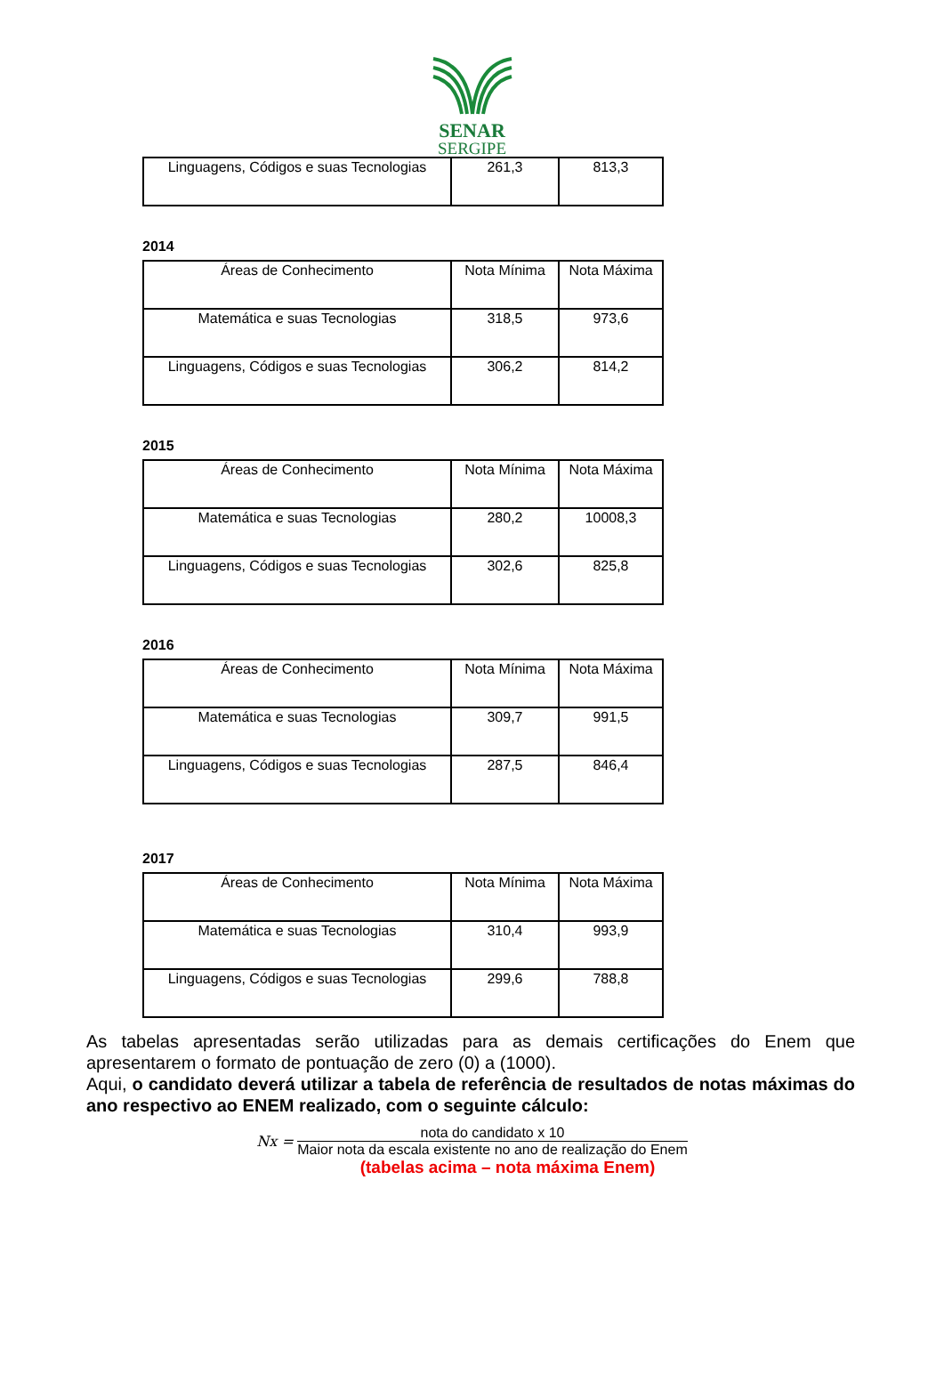SENAR
SERGIPE
| Linguagens, Códigos e suas Tecnologias | 261,3 | 813,3 |
2014
| Áreas de Conhecimento | Nota Mínima | Nota Máxima |
| Matemática e suas Tecnologias | 318,5 | 973,6 |
| Linguagens, Códigos e suas Tecnologias | 306,2 | 814,2 |
2015
| Áreas de Conhecimento | Nota Mínima | Nota Máxima |
| Matemática e suas Tecnologias | 280,2 | 10008,3 |
| Linguagens, Códigos e suas Tecnologias | 302,6 | 825,8 |
2016
| Áreas de Conhecimento | Nota Mínima | Nota Máxima |
| Matemática e suas Tecnologias | 309,7 | 991,5 |
| Linguagens, Códigos e suas Tecnologias | 287,5 | 846,4 |
2017
| Áreas de Conhecimento | Nota Mínima | Nota Máxima |
| Matemática e suas Tecnologias | 310,4 | 993,9 |
| Linguagens, Códigos e suas Tecnologias | 299,6 | 788,8 |
As tabelas apresentadas serão utilizadas para as demais certificações do Enem que apresentarem o formato de pontuação de zero (0) a (1000).
Aqui, o candidato deverá utilizar a tabela de referência de resultados de notas máximas do ano respectivo ao ENEM realizado, com o seguinte cálculo:
Nx = nota do candidato x 10 Maior nota da escala existente no ano de realização do Enem
(tabelas acima – nota máxima Enem)